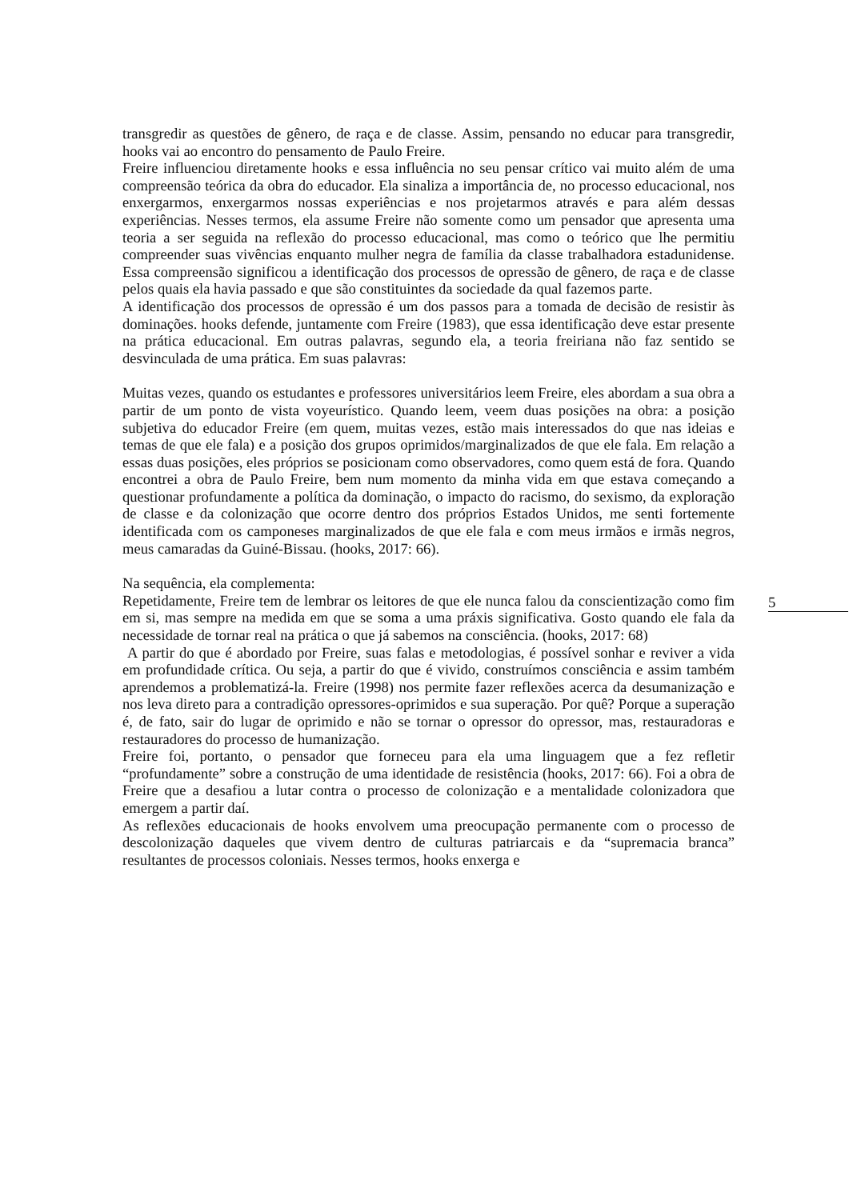transgredir as questões de gênero, de raça e de classe. Assim, pensando no educar para transgredir, hooks vai ao encontro do pensamento de Paulo Freire.
Freire influenciou diretamente hooks e essa influência no seu pensar crítico vai muito além de uma compreensão teórica da obra do educador. Ela sinaliza a importância de, no processo educacional, nos enxergarmos, enxergarmos nossas experiências e nos projetarmos através e para além dessas experiências. Nesses termos, ela assume Freire não somente como um pensador que apresenta uma teoria a ser seguida na reflexão do processo educacional, mas como o teórico que lhe permitiu compreender suas vivências enquanto mulher negra de família da classe trabalhadora estadunidense. Essa compreensão significou a identificação dos processos de opressão de gênero, de raça e de classe pelos quais ela havia passado e que são constituintes da sociedade da qual fazemos parte.
A identificação dos processos de opressão é um dos passos para a tomada de decisão de resistir às dominações. hooks defende, juntamente com Freire (1983), que essa identificação deve estar presente na prática educacional. Em outras palavras, segundo ela, a teoria freiriana não faz sentido se desvinculada de uma prática. Em suas palavras:
Muitas vezes, quando os estudantes e professores universitários leem Freire, eles abordam a sua obra a partir de um ponto de vista voyeurístico. Quando leem, veem duas posições na obra: a posição subjetiva do educador Freire (em quem, muitas vezes, estão mais interessados do que nas ideias e temas de que ele fala) e a posição dos grupos oprimidos/marginalizados de que ele fala. Em relação a essas duas posições, eles próprios se posicionam como observadores, como quem está de fora. Quando encontrei a obra de Paulo Freire, bem num momento da minha vida em que estava começando a questionar profundamente a política da dominação, o impacto do racismo, do sexismo, da exploração de classe e da colonização que ocorre dentro dos próprios Estados Unidos, me senti fortemente identificada com os camponeses marginalizados de que ele fala e com meus irmãos e irmãs negros, meus camaradas da Guiné-Bissau. (hooks, 2017: 66).
Na sequência, ela complementa:
Repetidamente, Freire tem de lembrar os leitores de que ele nunca falou da conscientização como fim em si, mas sempre na medida em que se soma a uma práxis significativa. Gosto quando ele fala da necessidade de tornar real na prática o que já sabemos na consciência. (hooks, 2017: 68)
A partir do que é abordado por Freire, suas falas e metodologias, é possível sonhar e reviver a vida em profundidade crítica. Ou seja, a partir do que é vivido, construímos consciência e assim também aprendemos a problematizá-la. Freire (1998) nos permite fazer reflexões acerca da desumanização e nos leva direto para a contradição opressores-oprimidos e sua superação. Por quê? Porque a superação é, de fato, sair do lugar de oprimido e não se tornar o opressor do opressor, mas, restauradoras e restauradores do processo de humanização.
Freire foi, portanto, o pensador que forneceu para ela uma linguagem que a fez refletir “profundamente” sobre a construção de uma identidade de resistência (hooks, 2017: 66). Foi a obra de Freire que a desafiou a lutar contra o processo de colonização e a mentalidade colonizadora que emergem a partir daí.
As reflexões educacionais de hooks envolvem uma preocupação permanente com o processo de descolonização daqueles que vivem dentro de culturas patriarcais e da “supremacia branca” resultantes de processos coloniais. Nesses termos, hooks enxerga e
5